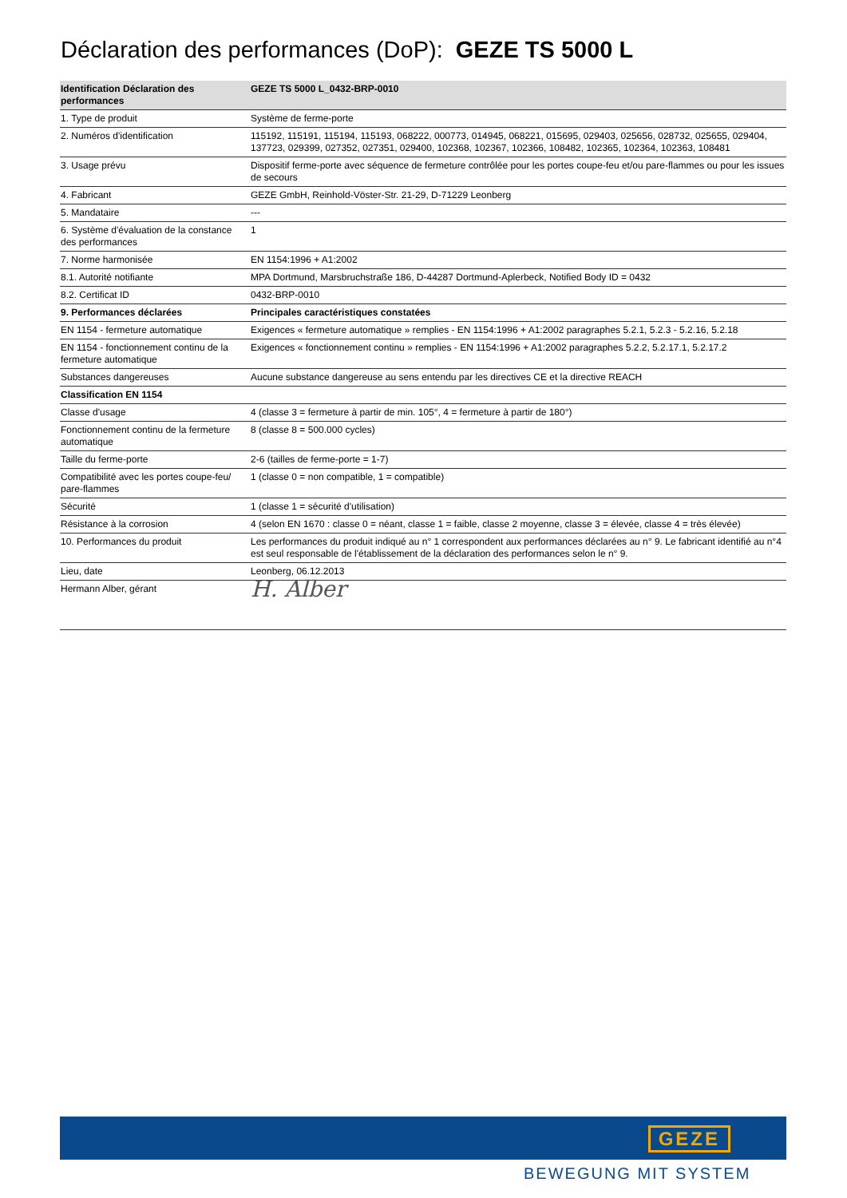Déclaration des performances (DoP): GEZE TS 5000 L
| Identification Déclaration des performances | GEZE TS 5000 L_0432-BRP-0010 |
| --- | --- |
| 1. Type de produit | Système de ferme-porte |
| 2. Numéros d'identification | 115192, 115191, 115194, 115193, 068222, 000773, 014945, 068221, 015695, 029403, 025656, 028732, 025655, 029404, 137723, 029399, 027352, 027351, 029400, 102368, 102367, 102366, 108482, 102365, 102364, 102363, 108481 |
| 3. Usage prévu | Dispositif ferme-porte avec séquence de fermeture contrôlée pour les portes coupe-feu et/ou pare-flammes ou pour les issues de secours |
| 4. Fabricant | GEZE GmbH, Reinhold-Vöster-Str. 21-29, D-71229 Leonberg |
| 5. Mandataire | --- |
| 6. Système d'évaluation de la constance des performances | 1 |
| 7. Norme harmonisée | EN 1154:1996 + A1:2002 |
| 8.1. Autorité notifiante | MPA Dortmund, Marsbruchstraße 186, D-44287 Dortmund-Aplerbeck, Notified Body ID = 0432 |
| 8.2. Certificat ID | 0432-BRP-0010 |
| 9. Performances déclarées | Principales caractéristiques constatées |
| EN 1154 - fermeture automatique | Exigences « fermeture automatique » remplies - EN 1154:1996 + A1:2002 paragraphes 5.2.1, 5.2.3 - 5.2.16, 5.2.18 |
| EN 1154 - fonctionnement continu de la fermeture automatique | Exigences « fonctionnement continu » remplies - EN 1154:1996 + A1:2002 paragraphes 5.2.2, 5.2.17.1, 5.2.17.2 |
| Substances dangereuses | Aucune substance dangereuse au sens entendu par les directives CE et la directive REACH |
| Classification EN 1154 | |
| Classe d'usage | 4 (classe 3 = fermeture à partir de min. 105°, 4 = fermeture à partir de 180°) |
| Fonctionnement continu de la fermeture automatique | 8 (classe 8 = 500.000 cycles) |
| Taille du ferme-porte | 2-6 (tailles de ferme-porte = 1-7) |
| Compatibilité avec les portes coupe-feu/ pare-flammes | 1 (classe 0 = non compatible, 1 = compatible) |
| Sécurité | 1 (classe 1 = sécurité d'utilisation) |
| Résistance à la corrosion | 4 (selon EN 1670 : classe 0 = néant, classe 1 = faible, classe 2 moyenne, classe 3 = élevée, classe 4 = très élevée) |
| 10. Performances du produit | Les performances du produit indiqué au n° 1 correspondent aux performances déclarées au n° 9. Le fabricant identifié au n°4 est seul responsable de l'établissement de la déclaration des performances selon le n° 9. |
| Lieu, date | Leonberg, 06.12.2013 |
| Hermann Alber, gérant | H. Alber |
GEZE
BEWEGUNG MIT SYSTEM